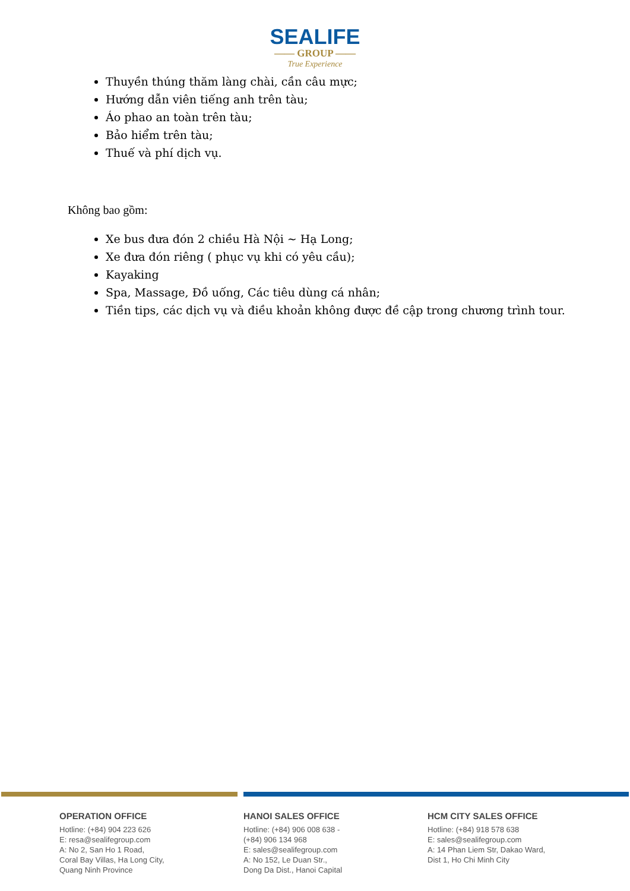SEALIFE
—— GROUP ——
True Experience
Thuyền thúng thăm làng chài, cần câu mực;
Hướng dẫn viên tiếng anh trên tàu;
Áo phao an toàn trên tàu;
Bảo hiểm trên tàu;
Thuế và phí dịch vụ.
Không bao gồm:
Xe bus đưa đón 2 chiều Hà Nội ~ Hạ Long;
Xe đưa đón riêng ( phục vụ khi có yêu cầu);
Kayaking
Spa, Massage, Đồ uống, Các tiêu dùng cá nhân;
Tiền tips, các dịch vụ và điều khoản không được đề cập trong chương trình tour.
OPERATION OFFICE
Hotline: (+84) 904 223 626
E: resa@sealifegroup.com
A: No 2, San Ho 1 Road,
Coral Bay Villas, Ha Long City,
Quang Ninh Province
HANOI SALES OFFICE
Hotline: (+84) 906 008 638 -
(+84) 906 134 968
E: sales@sealifegroup.com
A: No 152, Le Duan Str.,
Dong Da Dist., Hanoi Capital
HCM CITY SALES OFFICE
Hotline: (+84) 918 578 638
E: sales@sealifegroup.com
A: 14 Phan Liem Str, Dakao Ward,
Dist 1, Ho Chi Minh City